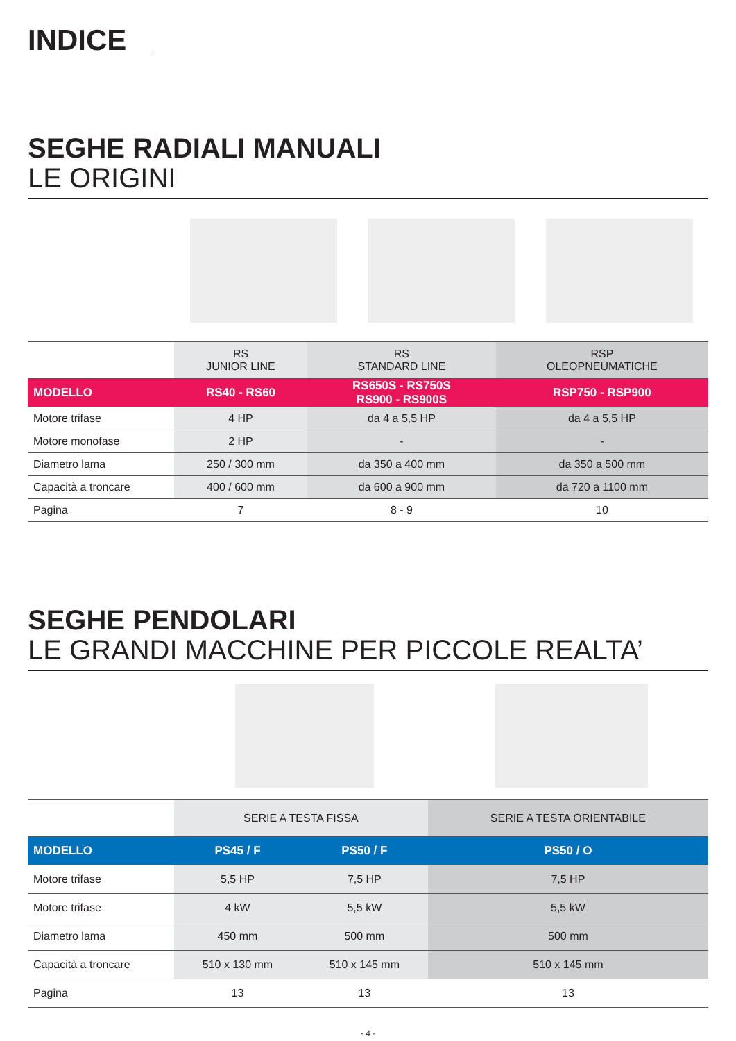INDICE
SEGHE RADIALI MANUALI
LE ORIGINI
| | RS JUNIOR LINE | RS STANDARD LINE | RSP OLEOPNEUMATICHE |
| --- | --- | --- | --- |
| MODELLO | RS40 - RS60 | RS650S - RS750S RS900 - RS900S | RSP750 - RSP900 |
| Motore trifase | 4 HP | da 4 a 5,5 HP | da 4 a 5,5 HP |
| Motore monofase | 2 HP | - | - |
| Diametro lama | 250 / 300 mm | da 350 a 400 mm | da 350 a 500 mm |
| Capacità a troncare | 400 / 600 mm | da 600 a 900 mm | da 720 a 1100 mm |
| Pagina | 7 | 8 - 9 | 10 |
SEGHE PENDOLARI
LE GRANDI MACCHINE PER PICCOLE REALTA’
| | SERIE A TESTA FISSA | | SERIE A TESTA ORIENTABILE |
| --- | --- | --- | --- |
| MODELLO | PS45 / F | PS50 / F | PS50 / O |
| Motore trifase | 5,5 HP | 7,5 HP | 7,5 HP |
| Motore trifase | 4 kW | 5,5 kW | 5,5 kW |
| Diametro lama | 450 mm | 500 mm | 500 mm |
| Capacità a troncare | 510 x 130 mm | 510 x 145 mm | 510 x 145 mm |
| Pagina | 13 | 13 | 13 |
- 4 -